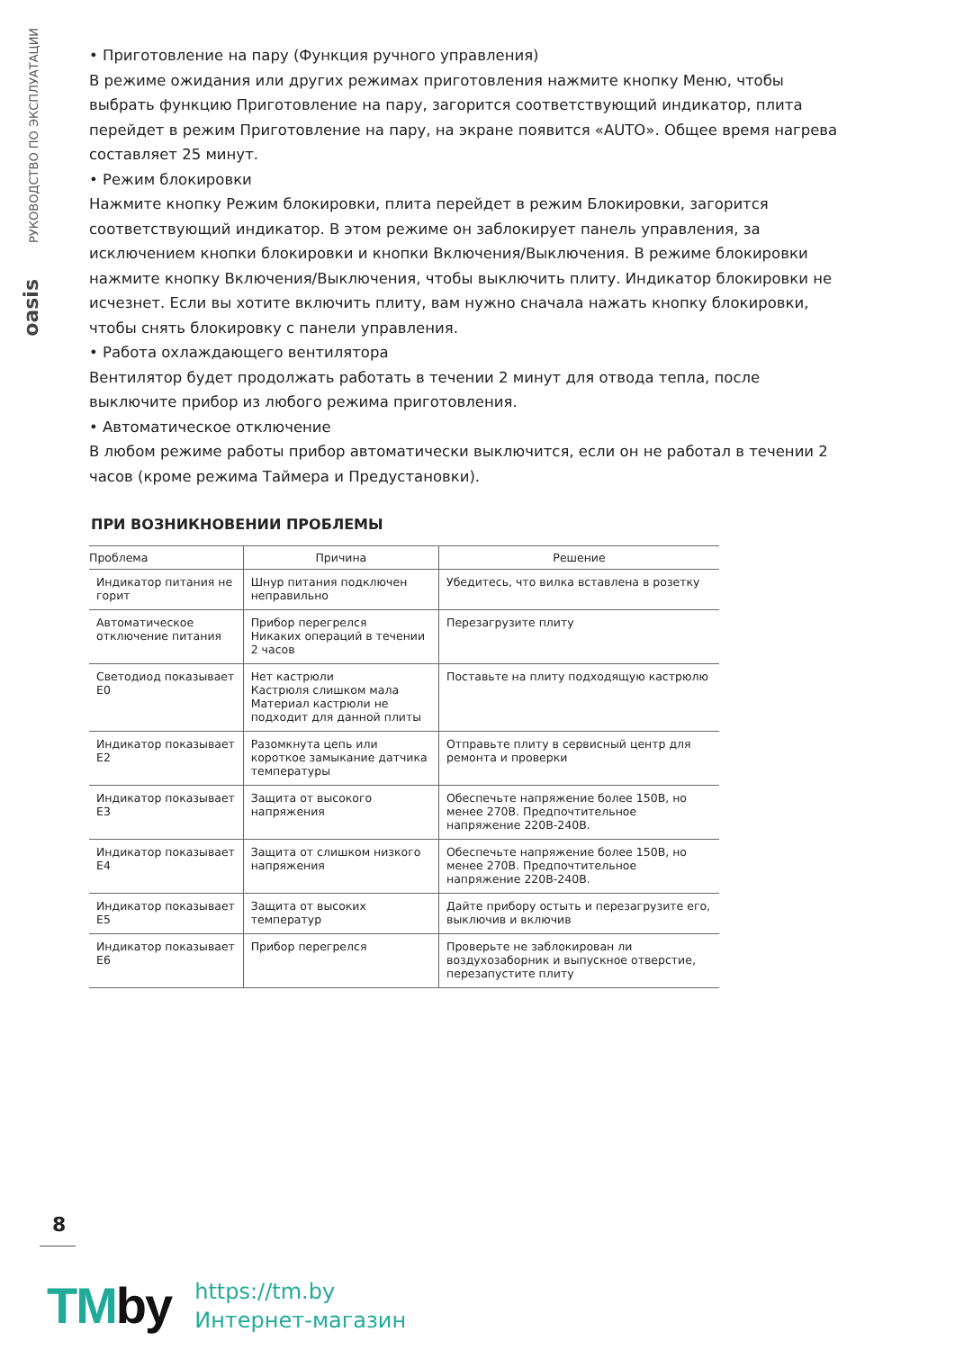РУКОВОДСТВО ПО ЭКСПЛУАТАЦИИ
oasis
• Приготовление на пару (Функция ручного управления)
В режиме ожидания или других режимах приготовления нажмите кнопку Меню, чтобы выбрать функцию Приготовление на пару, загорится соответствующий индикатор, плита перейдет в режим Приготовление на пару, на экране появится «AUTO». Общее время нагрева составляет 25 минут.
• Режим блокировки
Нажмите кнопку Режим блокировки, плита перейдет в режим Блокировки, загорится соответствующий индикатор. В этом режиме он заблокирует панель управления, за исключением кнопки блокировки и кнопки Включения/Выключения. В режиме блокировки нажмите кнопку Включения/Выключения, чтобы выключить плиту. Индикатор блокировки не исчезнет. Если вы хотите включить плиту, вам нужно сначала нажать кнопку блокировки, чтобы снять блокировку с панели управления.
• Работа охлаждающего вентилятора
Вентилятор будет продолжать работать в течении 2 минут для отвода тепла, после выключите прибор из любого режима приготовления.
• Автоматическое отключение
В любом режиме работы прибор автоматически выключится, если он не работал в течении 2 часов (кроме режима Таймера и Предустановки).
ПРИ ВОЗНИКНОВЕНИИ ПРОБЛЕМЫ
| Проблема | Причина | Решение |
| --- | --- | --- |
| Индикатор питания не горит | Шнур питания подключен неправильно | Убедитесь, что вилка вставлена в розетку |
| Автоматическое отключение питания | Прибор перегрелся Никаких операций в течении 2 часов | Перезагрузите плиту |
| Светодиод показывает E0 | Нет кастрюли Кастрюля слишком мала Материал кастрюли не подходит для данной плиты | Поставьте на плиту подходящую кастрюлю |
| Индикатор показывает E2 | Разомкнута цепь или короткое замыкание датчика температуры | Отправьте плиту в сервисный центр для ремонта и проверки |
| Индикатор показывает E3 | Защита от высокого напряжения | Обеспечьте напряжение более 150В, но менее 270В. Предпочтительное напряжение 220В-240В. |
| Индикатор показывает E4 | Защита от слишком низкого напряжения | Обеспечьте напряжение более 150В, но менее 270В. Предпочтительное напряжение 220В-240В. |
| Индикатор показывает E5 | Защита от высоких температур | Дайте прибору остыть и перезагрузите его, выключив и включив |
| Индикатор показывает E6 | Прибор перегрелся | Проверьте не заблокирован ли воздухозаборник и выпускное отверстие, перезапустите плиту |
8
TMby
https://tm.by
Интернет-магазин